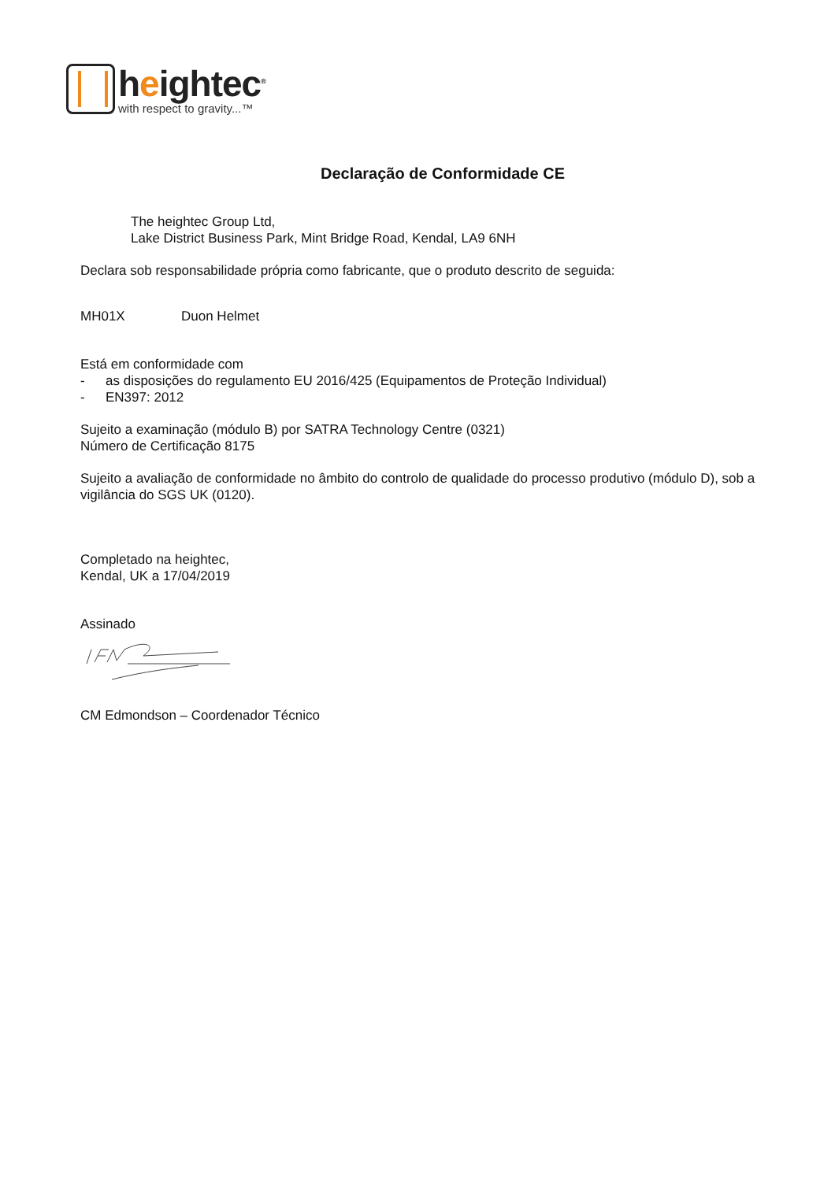heightec<sup>®</sup>
with respect to gravity...™
Declaração de Conformidade CE
The heightec Group Ltd,
Lake District Business Park, Mint Bridge Road, Kendal, LA9 6NH
Declara sob responsabilidade própria como fabricante, que o produto descrito de seguida:
MH01X Duon Helmet
Está em conformidade com
- as disposições do regulamento EU 2016/425 (Equipamentos de Proteção Individual)
- EN397: 2012
Sujeito a examinação (módulo B) por SATRA Technology Centre (0321)
Número de Certificação 8175
Sujeito a avaliação de conformidade no âmbito do controlo de qualidade do processo produtivo (módulo D), sob a vigilância do SGS UK (0120).
Completado na heightec,
Kendal, UK a 17/04/2019
Assinado
CM Edmondson – Coordenador Técnico